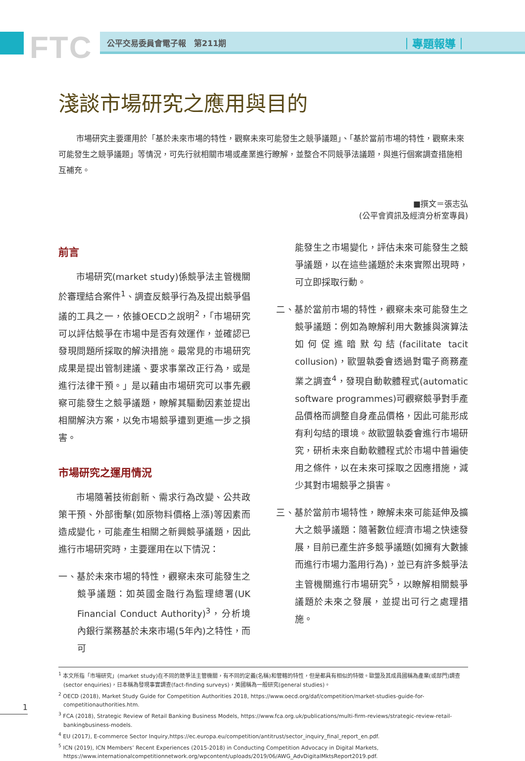FTC 公平交易委員會電子報　第211期 ｜專題報導｜
淺談市場研究之應用與目的
市場研究主要運用於「基於未來市場的特性，觀察未來可能發生之競爭議題」、「基於當前市場的特性，觀察未來可能發生之競爭議題」等情況，可先行就相關市場或產業進行瞭解，並整合不同競爭法議題，與進行個案調查措施相互補充。
■撰文＝張志弘
(公平會資訊及經濟分析室專員)
前言
市場研究(market study)係競爭法主管機關於審理結合案件<sup>1</sup>、調查反競爭行為及提出競爭倡議的工具之一，依據OECD之說明<sup>2</sup>，「市場研究可以評估競爭在市場中是否有效運作，並確認已發現問題所採取的解決措施。最常見的市場研究成果是提出管制建議、要求事業改正行為，或是進行法律干預。」是以藉由市場研究可以事先觀察可能發生之競爭議題，瞭解其驅動因素並提出相關解決方案，以免市場競爭遭到更進一步之損害。
市場研究之運用情況
市場隨著技術創新、需求行為改變、公共政策干預、外部衝擊(如原物料價格上漲)等因素而造成變化，可能產生相關之新興競爭議題，因此進行市場研究時，主要運用在以下情況：
一、基於未來市場的特性，觀察未來可能發生之競爭議題：如英國金融行為監理總署(UK Financial Conduct Authority)<sup>3</sup>，分析境內銀行業務基於未來市場(5年內)之特性，而可
能發生之市場變化，評估未來可能發生之競爭議題，以在這些議題於未來實際出現時，可立即採取行動。
二、基於當前市場的特性，觀察未來可能發生之競爭議題：例如為瞭解利用大數據與演算法如何促進暗默勾結(facilitate tacit collusion)，歐盟執委會透過對電子商務產業之調查<sup>4</sup>，發現自動軟體程式(automatic software programmes)可觀察競爭對手產品價格而調整自身產品價格，因此可能形成有利勾結的環境。故歐盟執委會進行市場研究，研析未來自動軟體程式於市場中普遍使用之條件，以在未來可採取之因應措施，減少其對市場競爭之損害。
三、基於當前市場特性，瞭解未來可能延伸及擴大之競爭議題：隨著數位經濟市場之快速發展，目前已產生許多競爭議題(如擁有大數據而進行市場力濫用行為)，並已有許多競爭法主管機關進行市場研究<sup>5</sup>，以瞭解相關競爭議題於未來之發展，並提出可行之處理措施。
<sup>1</sup> 本文所指「市場研究」(market study)在不同的競爭法主管機關，有不同的定義(名稱)和管轄的特性，但是都具有相似的特徵。歐盟及其成員國稱為產業(或部門)調查(sector enquiries)，日本稱為發現事實調查(fact-finding surveys)，美國稱為一般研究(general studies)。
<sup>2</sup> OECD (2018), Market Study Guide for Competition Authorities 2018, https://www.oecd.org/daf/competition/market-studies-guide-for-competitionauthorities.htm.
<sup>3</sup> FCA (2018), Strategic Review of Retail Banking Business Models, https://www.fca.org.uk/publications/multi-firm-reviews/strategic-review-retail-bankingbusiness-models.
<sup>4</sup> EU (2017), E-commerce Sector Inquiry,https://ec.europa.eu/competition/antitrust/sector_inquiry_final_report_en.pdf.
<sup>5</sup> ICN (2019), ICN Members’ Recent Experiences (2015-2018) in Conducting Competition Advocacy in Digital Markets, https://www.internationalcompetitionnetwork.org/wpcontent/uploads/2019/06/AWG_AdvDigitalMktsReport2019.pdf.
1